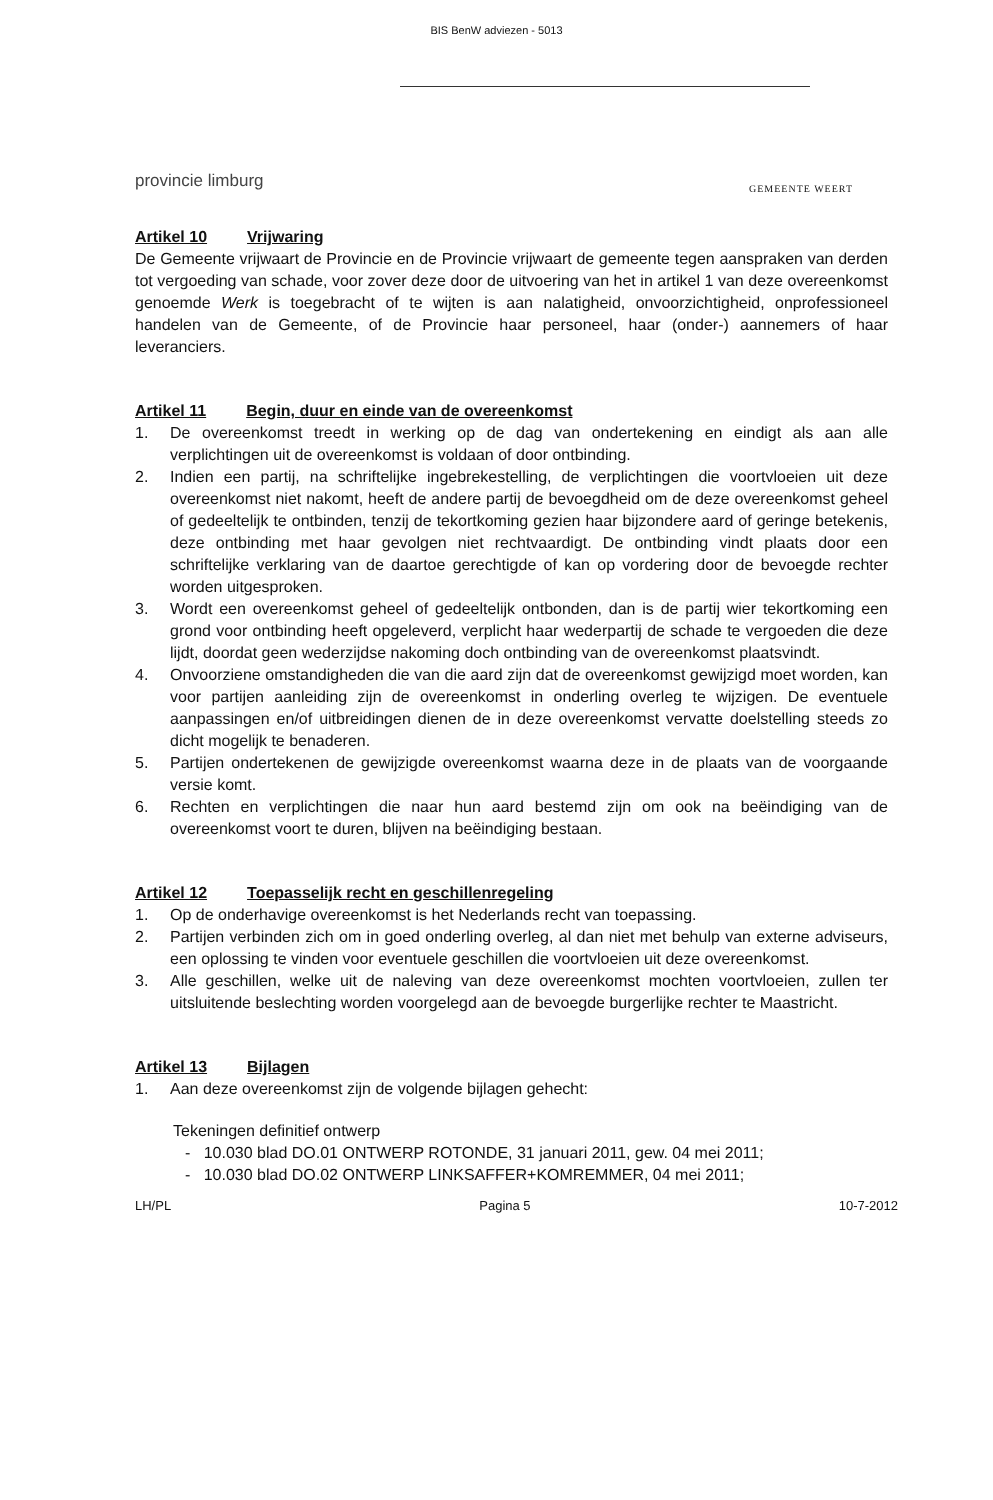BIS BenW adviezen - 5013
provincie limburg
GEMEENTE WEERT
Artikel 10 Vrijwaring
De Gemeente vrijwaart de Provincie en de Provincie vrijwaart de gemeente tegen aanspraken van derden tot vergoeding van schade, voor zover deze door de uitvoering van het in artikel 1 van deze overeenkomst genoemde Werk is toegebracht of te wijten is aan nalatigheid, onvoorzichtigheid, onprofessioneel handelen van de Gemeente, of de Provincie haar personeel, haar (onder-) aannemers of haar leveranciers.
Artikel 11 Begin, duur en einde van de overeenkomst
1. De overeenkomst treedt in werking op de dag van ondertekening en eindigt als aan alle verplichtingen uit de overeenkomst is voldaan of door ontbinding.
2. Indien een partij, na schriftelijke ingebrekestelling, de verplichtingen die voortvloeien uit deze overeenkomst niet nakomt, heeft de andere partij de bevoegdheid om de deze overeenkomst geheel of gedeeltelijk te ontbinden, tenzij de tekortkoming gezien haar bijzondere aard of geringe betekenis, deze ontbinding met haar gevolgen niet rechtvaardigt. De ontbinding vindt plaats door een schriftelijke verklaring van de daartoe gerechtigde of kan op vordering door de bevoegde rechter worden uitgesproken.
3. Wordt een overeenkomst geheel of gedeeltelijk ontbonden, dan is de partij wier tekortkoming een grond voor ontbinding heeft opgeleverd, verplicht haar wederpartij de schade te vergoeden die deze lijdt, doordat geen wederzijdse nakoming doch ontbinding van de overeenkomst plaatsvindt.
4. Onvoorziene omstandigheden die van die aard zijn dat de overeenkomst gewijzigd moet worden, kan voor partijen aanleiding zijn de overeenkomst in onderling overleg te wijzigen. De eventuele aanpassingen en/of uitbreidingen dienen de in deze overeenkomst vervatte doelstelling steeds zo dicht mogelijk te benaderen.
5. Partijen ondertekenen de gewijzigde overeenkomst waarna deze in de plaats van de voorgaande versie komt.
6. Rechten en verplichtingen die naar hun aard bestemd zijn om ook na beëindiging van de overeenkomst voort te duren, blijven na beëindiging bestaan.
Artikel 12 Toepasselijk recht en geschillenregeling
1. Op de onderhavige overeenkomst is het Nederlands recht van toepassing.
2. Partijen verbinden zich om in goed onderling overleg, al dan niet met behulp van externe adviseurs, een oplossing te vinden voor eventuele geschillen die voortvloeien uit deze overeenkomst.
3. Alle geschillen, welke uit de naleving van deze overeenkomst mochten voortvloeien, zullen ter uitsluitende beslechting worden voorgelegd aan de bevoegde burgerlijke rechter te Maastricht.
Artikel 13 Bijlagen
1. Aan deze overeenkomst zijn de volgende bijlagen gehecht:
Tekeningen definitief ontwerp
- 10.030 blad DO.01 ONTWERP ROTONDE, 31 januari 2011, gew. 04 mei 2011;
- 10.030 blad DO.02 ONTWERP LINKSAFFER+KOMREMMER, 04 mei 2011;
LH/PL Pagina 5 10-7-2012